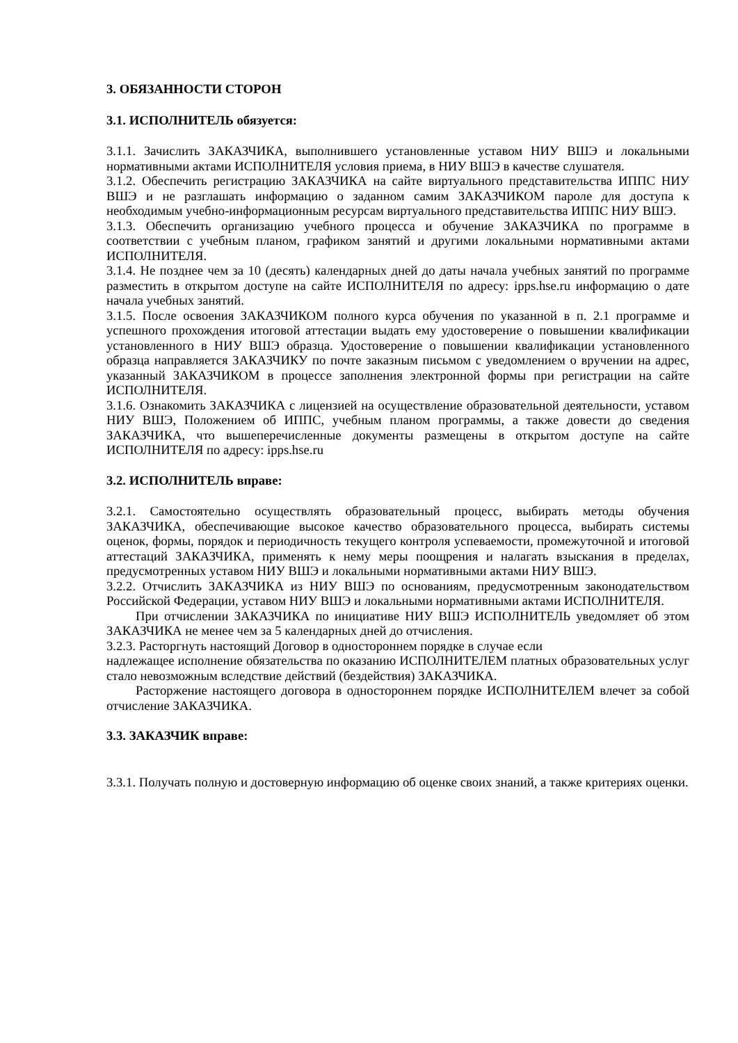3. ОБЯЗАННОСТИ СТОРОН
3.1. ИСПОЛНИТЕЛЬ обязуется:
3.1.1. Зачислить ЗАКАЗЧИКА, выполнившего установленные уставом НИУ ВШЭ и локальными нормативными актами ИСПОЛНИТЕЛЯ условия приема, в НИУ ВШЭ в качестве слушателя.
3.1.2. Обеспечить регистрацию ЗАКАЗЧИКА на сайте виртуального представительства ИППС НИУ ВШЭ и не разглашать информацию о заданном самим ЗАКАЗЧИКОМ пароле для доступа к необходимым учебно-информационным ресурсам виртуального представительства ИППС НИУ ВШЭ.
3.1.3. Обеспечить организацию учебного процесса и обучение ЗАКАЗЧИКА по программе в соответствии с учебным планом, графиком занятий и другими локальными нормативными актами ИСПОЛНИТЕЛЯ.
3.1.4. Не позднее чем за 10 (десять) календарных дней до даты начала учебных занятий по программе разместить в открытом доступе на сайте ИСПОЛНИТЕЛЯ по адресу: ipps.hse.ru информацию о дате начала учебных занятий.
3.1.5. После освоения ЗАКАЗЧИКОМ полного курса обучения по указанной в п. 2.1 программе и успешного прохождения итоговой аттестации выдать ему удостоверение о повышении квалификации установленного в НИУ ВШЭ образца. Удостоверение о повышении квалификации установленного образца направляется ЗАКАЗЧИКУ по почте заказным письмом с уведомлением о вручении на адрес, указанный ЗАКАЗЧИКОМ в процессе заполнения электронной формы при регистрации на сайте ИСПОЛНИТЕЛЯ.
3.1.6. Ознакомить ЗАКАЗЧИКА с лицензией на осуществление образовательной деятельности, уставом НИУ ВШЭ, Положением об ИППС, учебным планом программы, а также довести до сведения ЗАКАЗЧИКА, что вышеперечисленные документы размещены в открытом доступе на сайте ИСПОЛНИТЕЛЯ по адресу: ipps.hse.ru
3.2. ИСПОЛНИТЕЛЬ вправе:
3.2.1. Самостоятельно осуществлять образовательный процесс, выбирать методы обучения ЗАКАЗЧИКА, обеспечивающие высокое качество образовательного процесса, выбирать системы оценок, формы, порядок и периодичность текущего контроля успеваемости, промежуточной и итоговой аттестаций ЗАКАЗЧИКА, применять к нему меры поощрения и налагать взыскания в пределах, предусмотренных уставом НИУ ВШЭ и локальными нормативными актами НИУ ВШЭ.
3.2.2. Отчислить ЗАКАЗЧИКА из НИУ ВШЭ по основаниям, предусмотренным законодательством Российской Федерации, уставом НИУ ВШЭ и локальными нормативными актами ИСПОЛНИТЕЛЯ.
При отчислении ЗАКАЗЧИКА по инициативе НИУ ВШЭ ИСПОЛНИТЕЛЬ уведомляет об этом ЗАКАЗЧИКА не менее чем за 5 календарных дней до отчисления.
3.2.3. Расторгнуть настоящий Договор в одностороннем порядке в случае если
надлежащее исполнение обязательства по оказанию ИСПОЛНИТЕЛЕМ платных образовательных услуг стало невозможным вследствие действий (бездействия) ЗАКАЗЧИКА.
Расторжение настоящего договора в одностороннем порядке ИСПОЛНИТЕЛЕМ влечет за собой отчисление ЗАКАЗЧИКА.
3.3. ЗАКАЗЧИК вправе:
3.3.1. Получать полную и достоверную информацию об оценке своих знаний, а также критериях оценки.